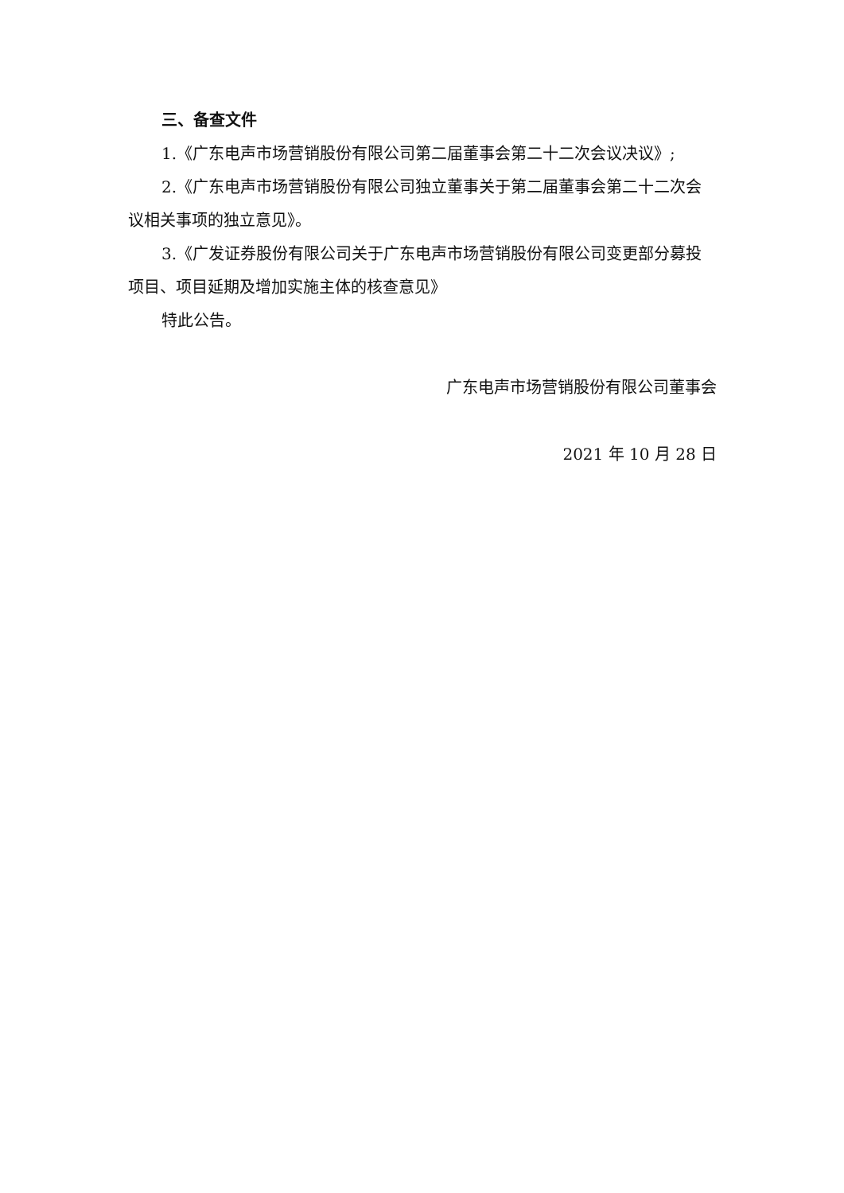三、备查文件
1.《广东电声市场营销股份有限公司第二届董事会第二十二次会议决议》;
2.《广东电声市场营销股份有限公司独立董事关于第二届董事会第二十二次会议相关事项的独立意见》。
3.《广发证券股份有限公司关于广东电声市场营销股份有限公司变更部分募投项目、项目延期及增加实施主体的核查意见》
特此公告。
广东电声市场营销股份有限公司董事会
2021 年 10 月 28 日